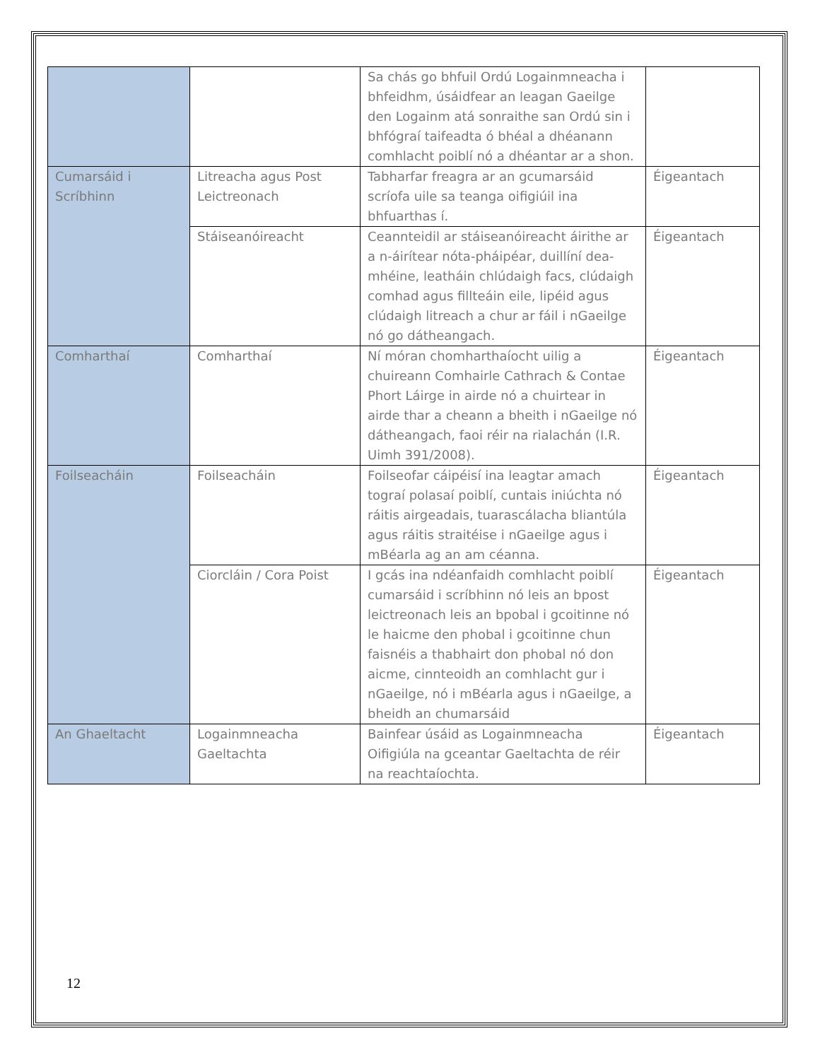| | | Sa chás go bhfuil Ordú Logainmneacha i bhfeidhm, úsáidfear an leagan Gaeilge den Logainm atá sonraithe san Ordú sin i bhfógraí taifeadta ó bhéal a dhéanann comhlacht poiblí nó a dhéantar ar a shon. | |
| Cumarsáid i Scríbhinn | Litreacha agus Post Leictreonach | Tabharfar freagra ar an gcumarsáid scríofa uile sa teanga oifigiúil ina bhfuarthas í. | Éigeantach |
| | Stáiseanóireacht | Ceannteidil ar stáiseanóireacht áirithe ar a n-áirítear nóta-pháipéar, duillíní dea-mhéine, leatháin chlúdaigh facs, clúdaigh comhad agus fillteáin eile, lipéid agus clúdaigh litreach a chur ar fáil i nGaeilge nó go dátheangach. | Éigeantach |
| Comharthaí | Comharthaí | Ní móran chomharthaíocht uilig a chuireann Comhairle Cathrach & Contae Phort Láirge in airde nó a chuirtear in airde thar a cheann a bheith i nGaeilge nó dátheangach, faoi réir na rialachán (I.R. Uimh 391/2008). | Éigeantach |
| Foilseacháin | Foilseacháin | Foilseofar cáipéisí ina leagtar amach tograí polasaí poiblí, cuntais iniúchta nó ráitis airgeadais, tuarascálacha bliantúla agus ráitis straitéise i nGaeilge agus i mBéarla ag an am céanna. | Éigeantach |
| | Ciorcláin / Cora Poist | I gcás ina ndéanfaidh comhlacht poiblí cumarsáid i scríbhinn nó leis an bpost leictreonach leis an bpobal i gcoitinne nó le haicme den phobal i gcoitinne chun faisnéis a thabhairt don phobal nó don aicme, cinnteoidh an comhlacht gur i nGaeilge, nó i mBéarla agus i nGaeilge, a bheidh an chumarsáid | Éigeantach |
| An Ghaeltacht | Logainmneacha Gaeltachta | Bainfear úsáid as Logainmneacha Oifigiúla na gceantar Gaeltachta de réir na reachtaíochta. | Éigeantach |
12